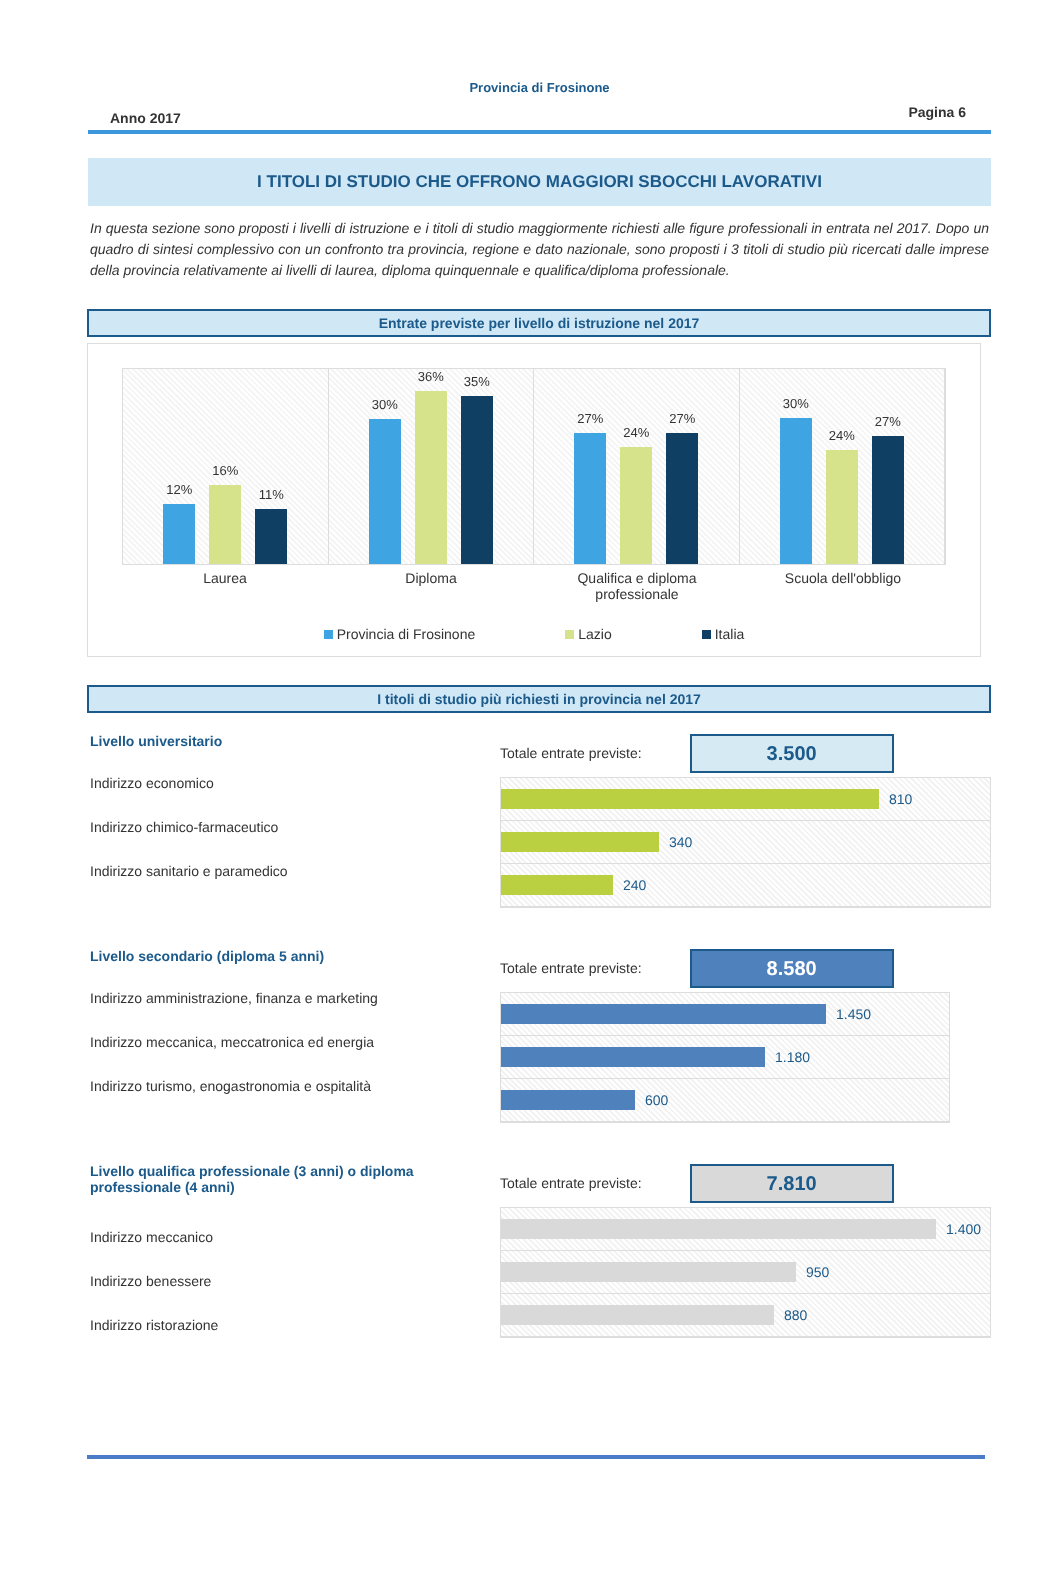Provincia di Frosinone
Anno 2017 Pagina 6
I TITOLI DI STUDIO CHE OFFRONO MAGGIORI SBOCCHI LAVORATIVI
In questa sezione sono proposti i livelli di istruzione e i titoli di studio maggiormente richiesti alle figure professionali in entrata nel 2017. Dopo un quadro di sintesi complessivo con un confronto tra provincia, regione e dato nazionale, sono proposti i 3 titoli di studio più ricercati dalle imprese della provincia relativamente ai livelli di laurea, diploma quinquennale e qualifica/diploma professionale.
Entrate previste per livello di istruzione nel 2017
12%
16%
11%
30%
36%
35%
27%
24%
27%
30%
24%
27%
Laurea Diploma Qualifica e diploma professionale
Scuola dell'obbligo
Provincia di Frosinone Lazio Italia
I titoli di studio più richiesti in provincia nel 2017
Livello universitario
Indirizzo economico
Indirizzo chimico-farmaceutico
Indirizzo sanitario e paramedico
Totale entrate previste: 3.500
810
340
240
Livello secondario (diploma 5 anni)
Indirizzo amministrazione, finanza e marketing
Indirizzo meccanica, meccatronica ed energia
Indirizzo turismo, enogastronomia e ospitalità
Totale entrate previste: 8.580
1.450
1.180
600
Livello qualifica professionale (3 anni) o diploma professionale (4 anni)
Indirizzo meccanico
Indirizzo benessere
Indirizzo ristorazione
Totale entrate previste: 7.810
1.400
950
880